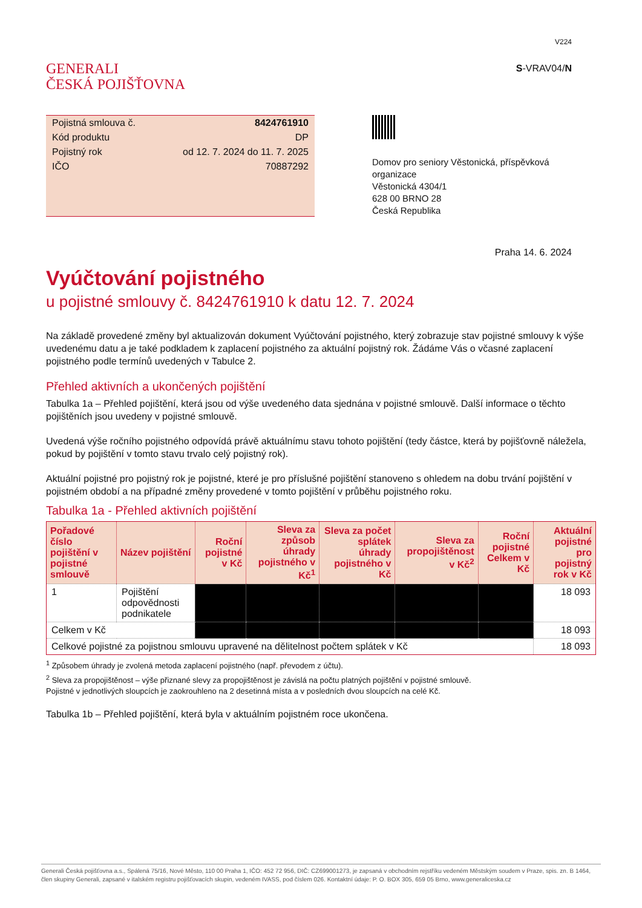GENERALI
ČESKÁ POJIŠŤOVNA
V224
S-VRAV04/N
Pojistná smlouva č. 8424761910
Kód produktu DP
Pojistný rok od 12. 7. 2024 do 11. 7. 2025
IČO 70887292
Domov pro seniory Věstonická, příspěvková organizace
Věstonická 4304/1
628 00 BRNO 28
Česká Republika
Praha 14. 6. 2024
Vyúčtování pojistného
u pojistné smlouvy č. 8424761910 k datu 12. 7. 2024
Na základě provedené změny byl aktualizován dokument Vyúčtování pojistného, který zobrazuje stav pojistné smlouvy k výše uvedenému datu a je také podkladem k zaplacení pojistného za aktuální pojistný rok. Žádáme Vás o včasné zaplacení pojistného podle termínů uvedených v Tabulce 2.
Přehled aktivních a ukončených pojištění
Tabulka 1a – Přehled pojištění, která jsou od výše uvedeného data sjednána v pojistné smlouvě. Další informace o těchto pojištěních jsou uvedeny v pojistné smlouvě.
Uvedená výše ročního pojistného odpovídá právě aktuálnímu stavu tohoto pojištění (tedy částce, která by pojišťovně náležela, pokud by pojištění v tomto stavu trvalo celý pojistný rok).
Aktuální pojistné pro pojistný rok je pojistné, které je pro příslušné pojištění stanoveno s ohledem na dobu trvání pojištění v pojistném období a na případné změny provedené v tomto pojištění v průběhu pojistného roku.
Tabulka 1a - Přehled aktivních pojištění
| Pořadové číslo pojištění v pojistné smlouvě | Název pojištění | Roční pojistné v Kč | Sleva za způsob úhrady pojistného v Kč<sup>1</sup> | Sleva za počet splátek úhrady pojistného v Kč | Sleva za propojištěnost v Kč<sup>2</sup> | Roční pojistné Celkem v Kč | Aktuální pojistné pro pojistný rok v Kč |
| --- | --- | --- | --- | --- | --- | --- | --- |
| 1 | Pojištění odpovědnosti podnikatele | | | | | | 18 093 |
| Celkem v Kč | | | | | | | 18 093 |
| Celkové pojistné za pojistnou smlouvu upravené na dělitelnost počtem splátek v Kč | | | | | | | 18 093 |
<sup>1</sup> Způsobem úhrady je zvolená metoda zaplacení pojistného (např. převodem z účtu).
<sup>2</sup> Sleva za propojištěnost – výše přiznané slevy za propojištěnost je závislá na počtu platných pojištění v pojistné smlouvě.
Pojistné v jednotlivých sloupcích je zaokrouhleno na 2 desetinná místa a v posledních dvou sloupcích na celé Kč.
Tabulka 1b – Přehled pojištění, která byla v aktuálním pojistném roce ukončena.
Generali Česká pojišťovna a.s., Spálená 75/16, Nové Město, 110 00 Praha 1, IČO: 452 72 956, DIČ: CZ699001273, je zapsaná v obchodním rejstříku vedeném Městským soudem v Praze, spis. zn. B 1464, člen skupiny Generali, zapsané v italském registru pojišťovacích skupin, vedeném IVASS, pod číslem 026. Kontaktní údaje: P. O. BOX 305, 659 05 Brno, www.generaliceska.cz